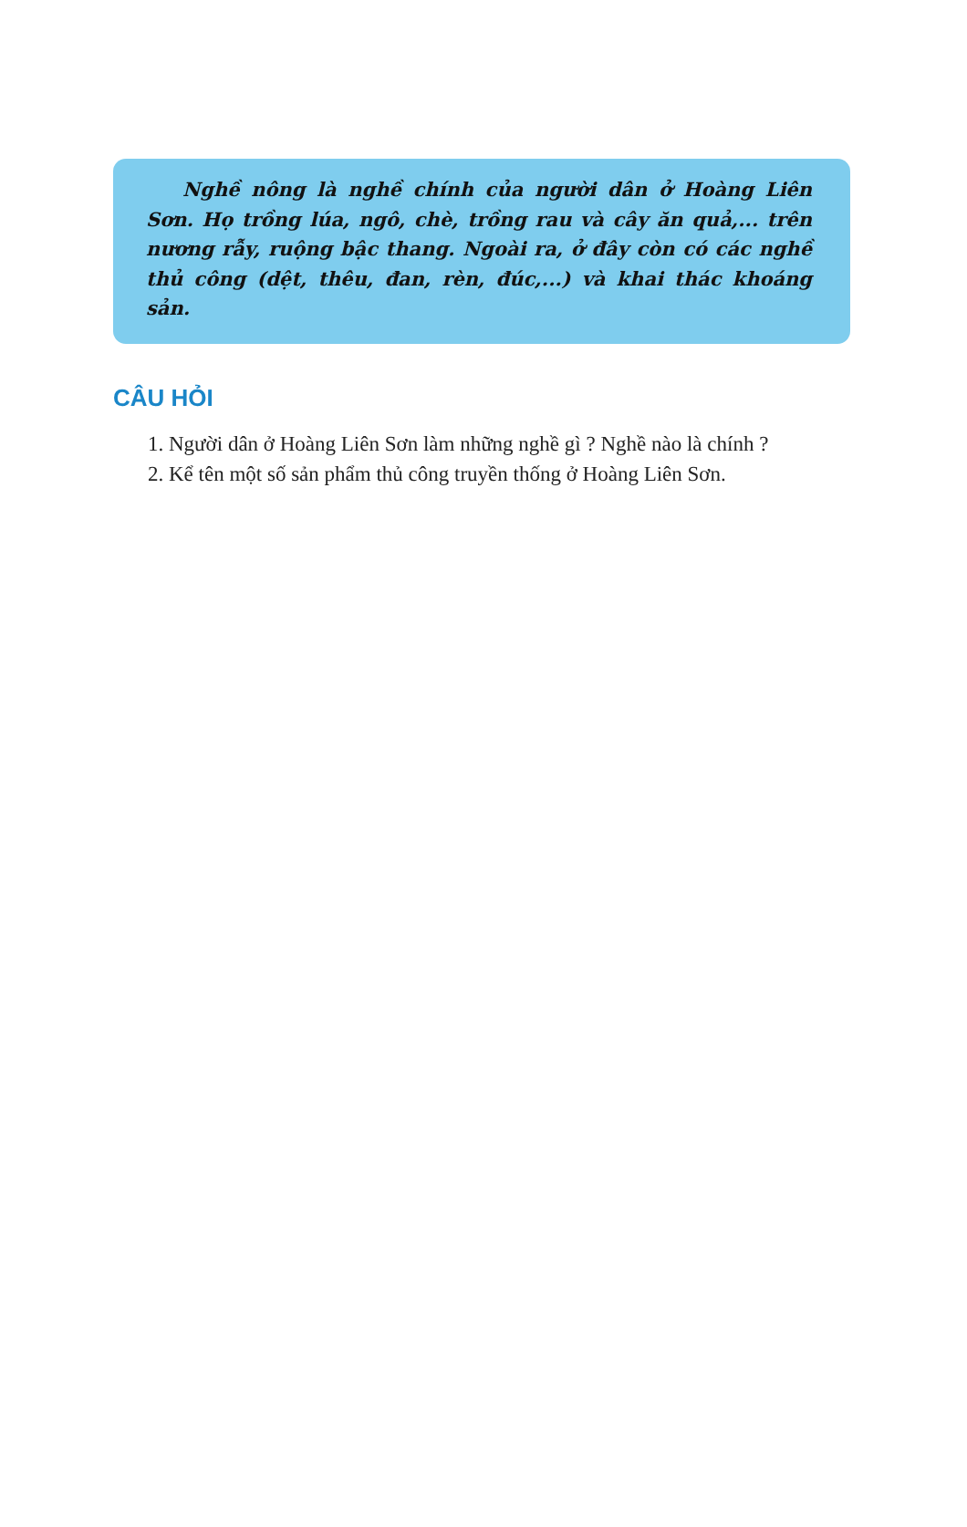Nghề nông là nghề chính của người dân ở Hoàng Liên Sơn. Họ trồng lúa, ngô, chè, trồng rau và cây ăn quả,... trên nương rẫy, ruộng bậc thang. Ngoài ra, ở đây còn có các nghề thủ công (dệt, thêu, đan, rèn, đúc,...) và khai thác khoáng sản.
CÂU HỎI
1. Người dân ở Hoàng Liên Sơn làm những nghề gì ? Nghề nào là chính ?
2. Kể tên một số sản phẩm thủ công truyền thống ở Hoàng Liên Sơn.